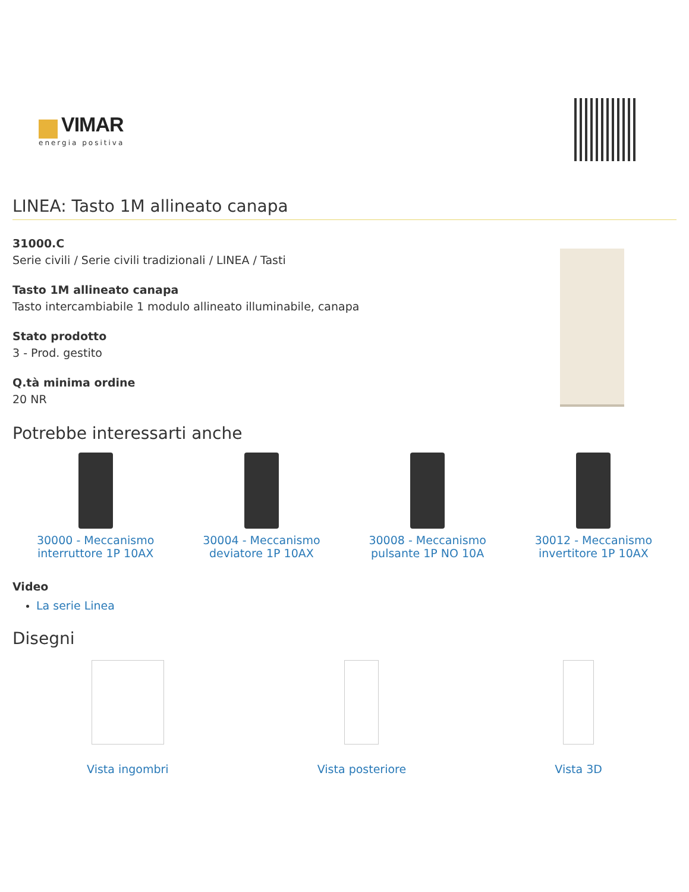VIMAR
energia positiva
LINEA: Tasto 1M allineato canapa
31000.C
Serie civili / Serie civili tradizionali / LINEA / Tasti
Tasto 1M allineato canapa
Tasto intercambiabile 1 modulo allineato illuminabile, canapa
Stato prodotto
3 - Prod. gestito
Q.tà minima ordine
20 NR
Potrebbe interessarti anche
30000 - Meccanismo
interruttore 1P 10AX
30004 - Meccanismo
deviatore 1P 10AX
30008 - Meccanismo
pulsante 1P NO 10A
30012 - Meccanismo
invertitore 1P 10AX
Video
La serie Linea
Disegni
Vista ingombri Vista posteriore Vista 3D